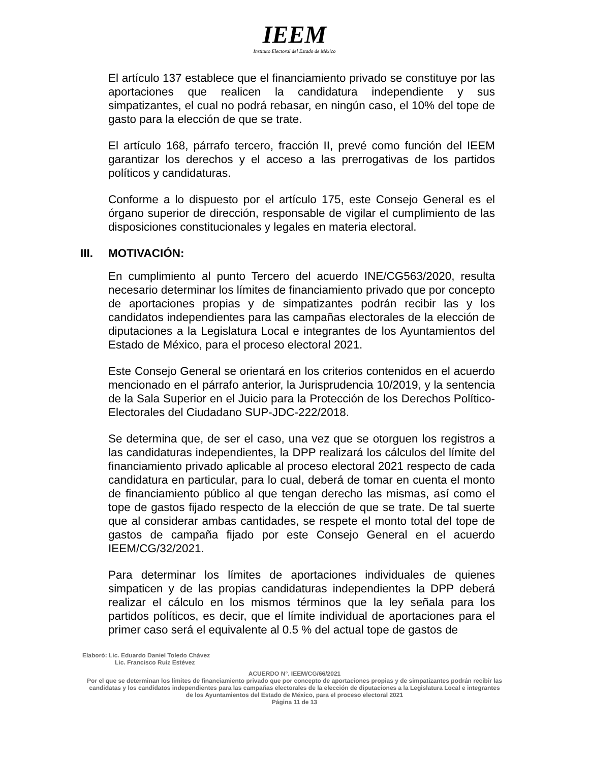IEEM
Instituto Electoral del Estado de México
El artículo 137 establece que el financiamiento privado se constituye por las aportaciones que realicen la candidatura independiente y sus simpatizantes, el cual no podrá rebasar, en ningún caso, el 10% del tope de gasto para la elección de que se trate.
El artículo 168, párrafo tercero, fracción II, prevé como función del IEEM garantizar los derechos y el acceso a las prerrogativas de los partidos políticos y candidaturas.
Conforme a lo dispuesto por el artículo 175, este Consejo General es el órgano superior de dirección, responsable de vigilar el cumplimiento de las disposiciones constitucionales y legales en materia electoral.
III. MOTIVACIÓN:
En cumplimiento al punto Tercero del acuerdo INE/CG563/2020, resulta necesario determinar los límites de financiamiento privado que por concepto de aportaciones propias y de simpatizantes podrán recibir las y los candidatos independientes para las campañas electorales de la elección de diputaciones a la Legislatura Local e integrantes de los Ayuntamientos del Estado de México, para el proceso electoral 2021.
Este Consejo General se orientará en los criterios contenidos en el acuerdo mencionado en el párrafo anterior, la Jurisprudencia 10/2019, y la sentencia de la Sala Superior en el Juicio para la Protección de los Derechos Político-Electorales del Ciudadano SUP-JDC-222/2018.
Se determina que, de ser el caso, una vez que se otorguen los registros a las candidaturas independientes, la DPP realizará los cálculos del límite del financiamiento privado aplicable al proceso electoral 2021 respecto de cada candidatura en particular, para lo cual, deberá de tomar en cuenta el monto de financiamiento público al que tengan derecho las mismas, así como el tope de gastos fijado respecto de la elección de que se trate. De tal suerte que al considerar ambas cantidades, se respete el monto total del tope de gastos de campaña fijado por este Consejo General en el acuerdo IEEM/CG/32/2021.
Para determinar los límites de aportaciones individuales de quienes simpaticen y de las propias candidaturas independientes la DPP deberá realizar el cálculo en los mismos términos que la ley señala para los partidos políticos, es decir, que el límite individual de aportaciones para el primer caso será el equivalente al 0.5 % del actual tope de gastos de
Elaboró: Lic. Eduardo Daniel Toledo Chávez
Lic. Francisco Ruiz Estévez
ACUERDO N°. IEEM/CG/66/2021
Por el que se determinan los límites de financiamiento privado que por concepto de aportaciones propias y de simpatizantes podrán recibir las candidatas y los candidatos independientes para las campañas electorales de la elección de diputaciones a la Legislatura Local e integrantes de los Ayuntamientos del Estado de México, para el proceso electoral 2021
Página 11 de 13